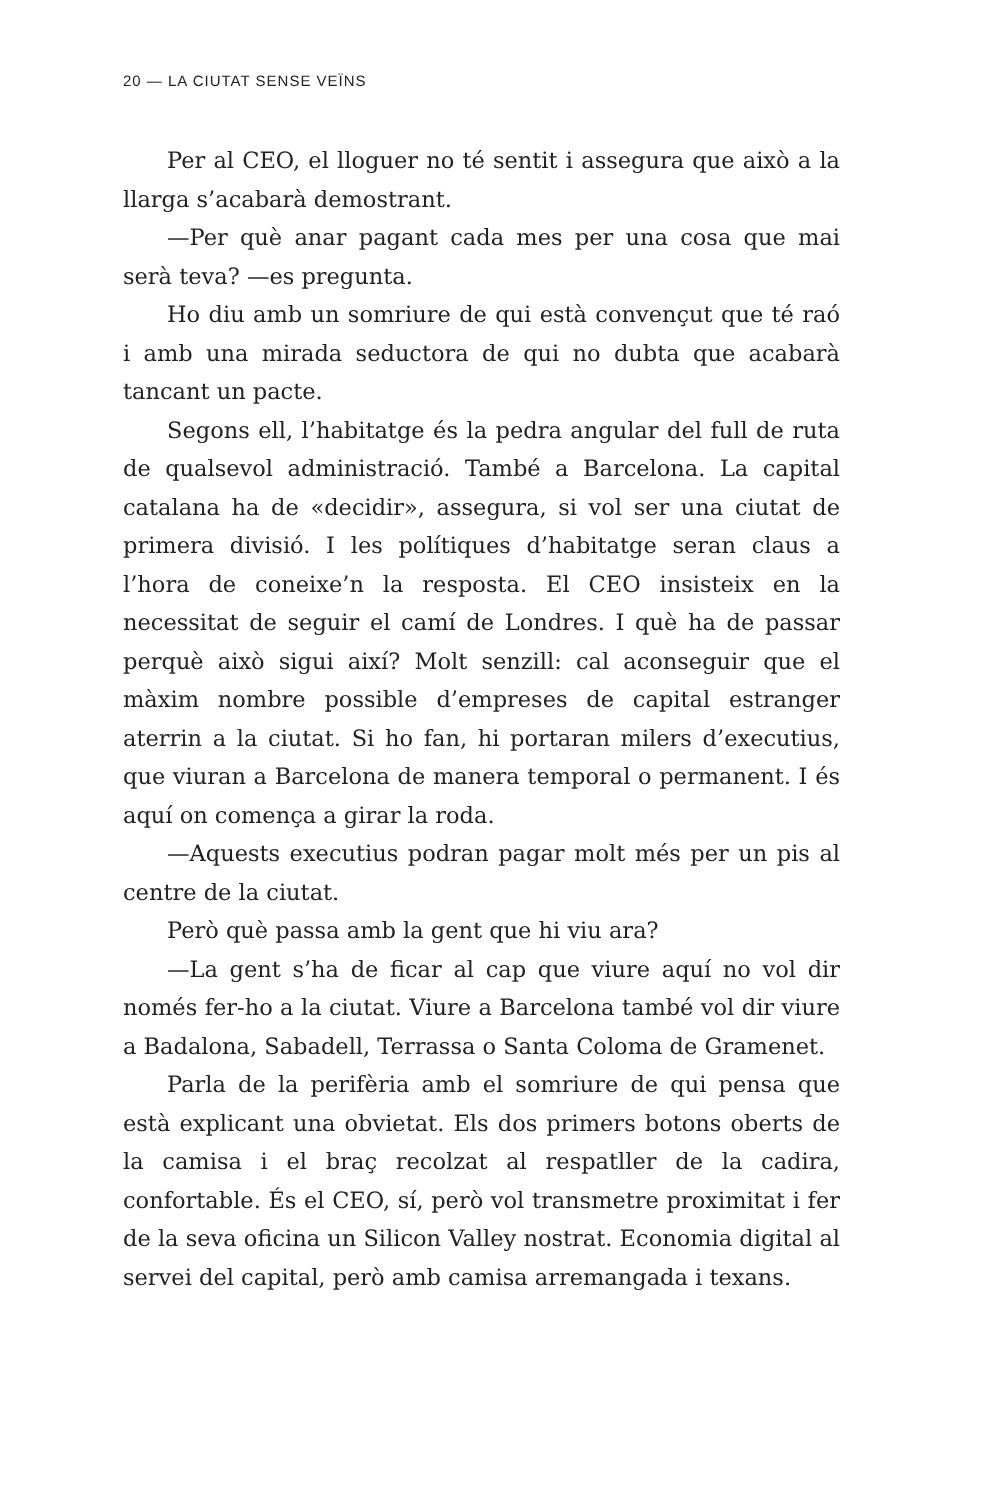20 — LA CIUTAT SENSE VEÏNS
Per al CEO, el lloguer no té sentit i assegura que això a la llarga s’acabarà demostrant.
—Per què anar pagant cada mes per una cosa que mai serà teva? —es pregunta.
Ho diu amb un somriure de qui està convençut que té raó i amb una mirada seductora de qui no dubta que acabarà tancant un pacte.
Segons ell, l’habitatge és la pedra angular del full de ruta de qualsevol administració. També a Barcelona. La capital catalana ha de «decidir», assegura, si vol ser una ciutat de primera divisió. I les polítiques d’habitatge seran claus a l’hora de coneixe’n la resposta. El CEO insisteix en la necessitat de seguir el camí de Londres. I què ha de passar perquè això sigui així? Molt senzill: cal aconseguir que el màxim nombre possible d’empreses de capital estranger aterrin a la ciutat. Si ho fan, hi portaran milers d’executius, que viuran a Barcelona de manera temporal o permanent. I és aquí on comença a girar la roda.
—Aquests executius podran pagar molt més per un pis al centre de la ciutat.
Però què passa amb la gent que hi viu ara?
—La gent s’ha de ficar al cap que viure aquí no vol dir només fer-ho a la ciutat. Viure a Barcelona també vol dir viure a Badalona, Sabadell, Terrassa o Santa Coloma de Gramenet.
Parla de la perifèria amb el somriure de qui pensa que està explicant una obvietat. Els dos primers botons oberts de la camisa i el braç recolzat al respatller de la cadira, confortable. És el CEO, sí, però vol transmetre proximitat i fer de la seva oficina un Silicon Valley nostrat. Economia digital al servei del capital, però amb camisa arremangada i texans.